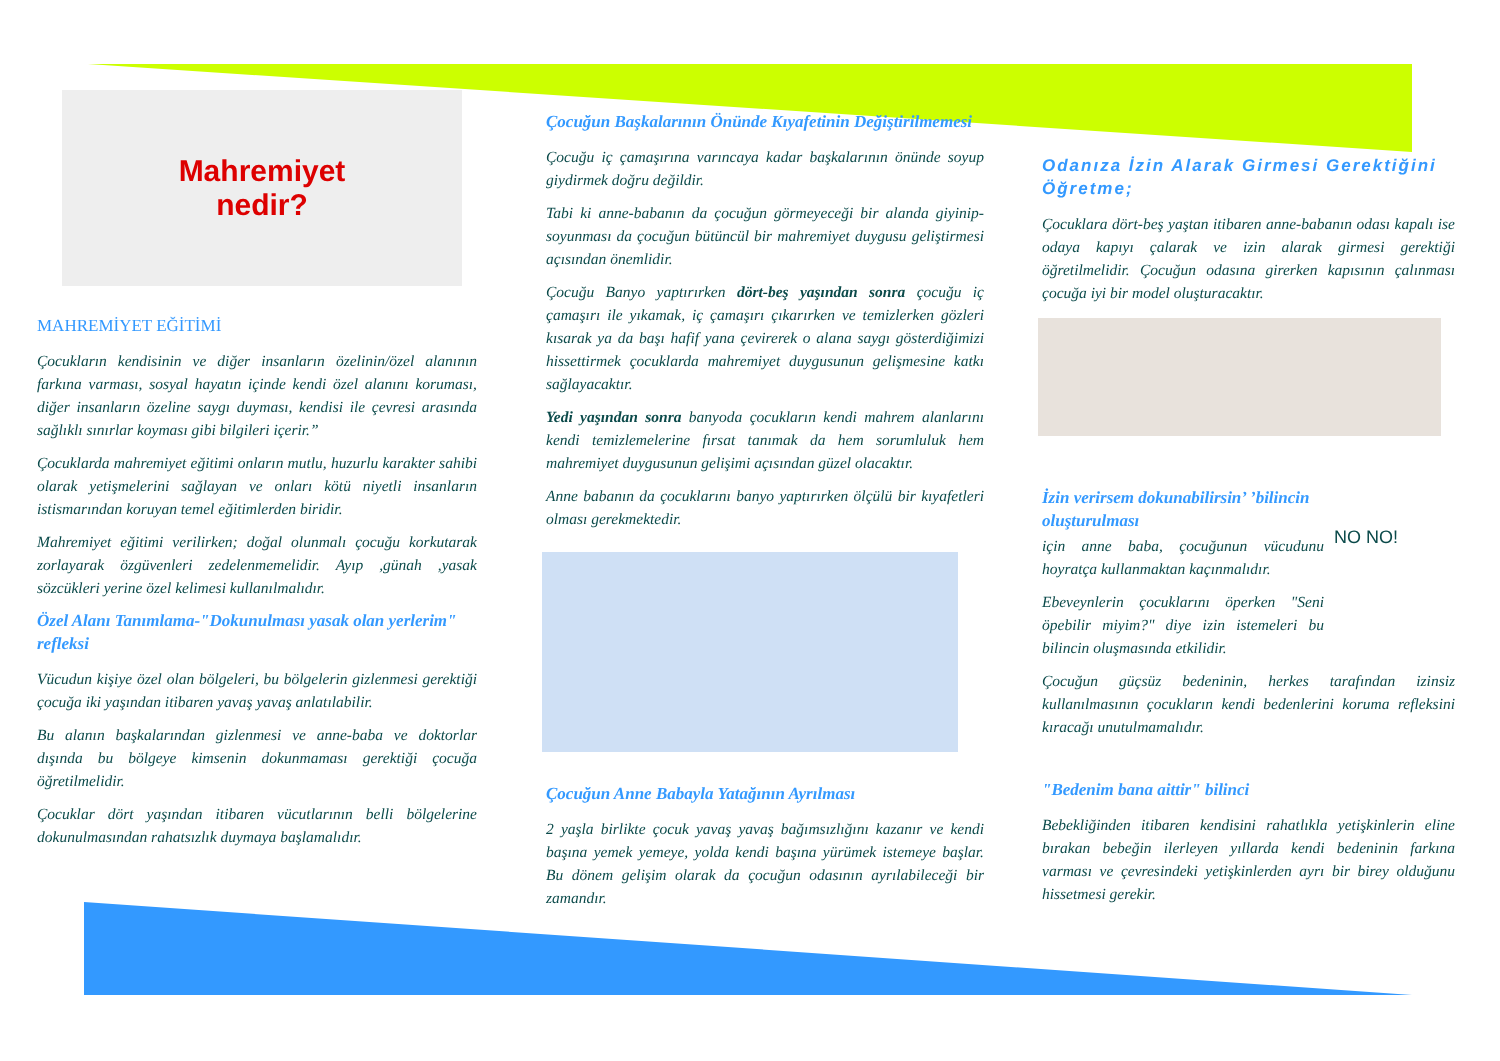Mahremiyet
nedir?
MAHREMİYET EĞİTİMİ
Çocukların kendisinin ve diğer insanların özelinin/özel alanının farkına varması, sosyal hayatın içinde kendi özel alanını koruması, diğer insanların özeline saygı duyması, kendisi ile çevresi arasında sağlıklı sınırlar koyması gibi bilgileri içerir.”
Çocuklarda mahremiyet eğitimi onların mutlu, huzurlu karakter sahibi olarak yetişmelerini sağlayan ve onları kötü niyetli insanların istismarından koruyan temel eğitimlerden biridir.
Mahremiyet eğitimi verilirken; doğal olunmalı çocuğu korkutarak zorlayarak özgüvenleri zedelenmemelidir. Ayıp ,günah ,yasak sözcükleri yerine özel kelimesi kullanılmalıdır.
Özel Alanı Tanımlama-"Dokunulması yasak olan yerlerim" refleksi
Vücudun kişiye özel olan bölgeleri, bu bölgelerin gizlenmesi gerektiği çocuğa iki yaşından itibaren yavaş yavaş anlatılabilir.
Bu alanın başkalarından gizlenmesi ve anne-baba ve doktorlar dışında bu bölgeye kimsenin dokunmaması gerektiği çocuğa öğretilmelidir.
Çocuklar dört yaşından itibaren vücutlarının belli bölgelerine dokunulmasından rahatsızlık duymaya başlamalıdır.
Çocuğun Başkalarının Önünde Kıyafetinin Değiştirilmemesi
Çocuğu iç çamaşırına varıncaya kadar başkalarının önünde soyup giydirmek doğru değildir.
Tabi ki anne-babanın da çocuğun görmeyeceği bir alanda giyinip-soyunması da çocuğun bütüncül bir mahremiyet duygusu geliştirmesi açısından önemlidir.
Çocuğu Banyo yaptırırken dört-beş yaşından sonra çocuğu iç çamaşırı ile yıkamak, iç çamaşırı çıkarırken ve temizlerken gözleri kısarak ya da başı hafif yana çevirerek o alana saygı gösterdiğimizi hissettirmek çocuklarda mahremiyet duygusunun gelişmesine katkı sağlayacaktır.
Yedi yaşından sonra banyoda çocukların kendi mahrem alanlarını kendi temizlemelerine fırsat tanımak da hem sorumluluk hem mahremiyet duygusunun gelişimi açısından güzel olacaktır.
Anne babanın da çocuklarını banyo yaptırırken ölçülü bir kıyafetleri olması gerekmektedir.
Çocuğun Anne Babayla Yatağının Ayrılması
2 yaşla birlikte çocuk yavaş yavaş bağımsızlığını kazanır ve kendi başına yemek yemeye, yolda kendi başına yürümek istemeye başlar. Bu dönem gelişim olarak da çocuğun odasının ayrılabileceği bir zamandır.
Odanıza İzin Alarak Girmesi Gerektiğini Öğretme;
Çocuklara dört-beş yaştan itibaren anne-babanın odası kapalı ise odaya kapıyı çalarak ve izin alarak girmesi gerektiği öğretilmelidir. Çocuğun odasına girerken kapısının çalınması çocuğa iyi bir model oluşturacaktır.
İzin verirsem dokunabilirsin’ ’bilincin oluşturulması
için anne baba, çocuğunun vücudunu hoyratça kullanmaktan kaçınmalıdır.
Ebeveynlerin çocuklarını öperken "Seni öpebilir miyim?" diye izin istemeleri bu bilincin oluşmasında etkilidir.
NO NO!
Çocuğun güçsüz bedeninin, herkes tarafından izinsiz kullanılmasının çocukların kendi bedenlerini koruma refleksini kıracağı unutulmamalıdır.
"Bedenim bana aittir" bilinci
Bebekliğinden itibaren kendisini rahatlıkla yetişkinlerin eline bırakan bebeğin ilerleyen yıllarda kendi bedeninin farkına varması ve çevresindeki yetişkinlerden ayrı bir birey olduğunu hissetmesi gerekir.